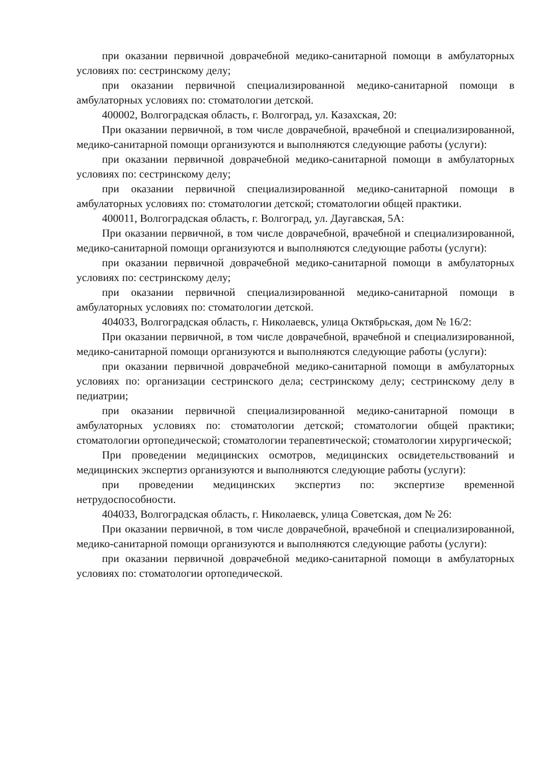при оказании первичной доврачебной медико-санитарной помощи в амбулаторных условиях по: сестринскому делу;
при оказании первичной специализированной медико-санитарной помощи в амбулаторных условиях по: стоматологии детской.
400002, Волгоградская область, г. Волгоград, ул. Казахская, 20:
При оказании первичной, в том числе доврачебной, врачебной и специализированной, медико-санитарной помощи организуются и выполняются следующие работы (услуги):
при оказании первичной доврачебной медико-санитарной помощи в амбулаторных условиях по: сестринскому делу;
при оказании первичной специализированной медико-санитарной помощи в амбулаторных условиях по: стоматологии детской; стоматологии общей практики.
400011, Волгоградская область, г. Волгоград, ул. Даугавская, 5А:
При оказании первичной, в том числе доврачебной, врачебной и специализированной, медико-санитарной помощи организуются и выполняются следующие работы (услуги):
при оказании первичной доврачебной медико-санитарной помощи в амбулаторных условиях по: сестринскому делу;
при оказании первичной специализированной медико-санитарной помощи в амбулаторных условиях по: стоматологии детской.
404033, Волгоградская область, г. Николаевск, улица Октябрьская, дом № 16/2:
При оказании первичной, в том числе доврачебной, врачебной и специализированной, медико-санитарной помощи организуются и выполняются следующие работы (услуги):
при оказании первичной доврачебной медико-санитарной помощи в амбулаторных условиях по: организации сестринского дела; сестринскому делу; сестринскому делу в педиатрии;
при оказании первичной специализированной медико-санитарной помощи в амбулаторных условиях по: стоматологии детской; стоматологии общей практики; стоматологии ортопедической; стоматологии терапевтической; стоматологии хирургической;
При проведении медицинских осмотров, медицинских освидетельствований и медицинских экспертиз организуются и выполняются следующие работы (услуги):
при проведении медицинских экспертиз по: экспертизе временной нетрудоспособности.
404033, Волгоградская область, г. Николаевск, улица Советская, дом № 26:
При оказании первичной, в том числе доврачебной, врачебной и специализированной, медико-санитарной помощи организуются и выполняются следующие работы (услуги):
при оказании первичной доврачебной медико-санитарной помощи в амбулаторных условиях по: стоматологии ортопедической.